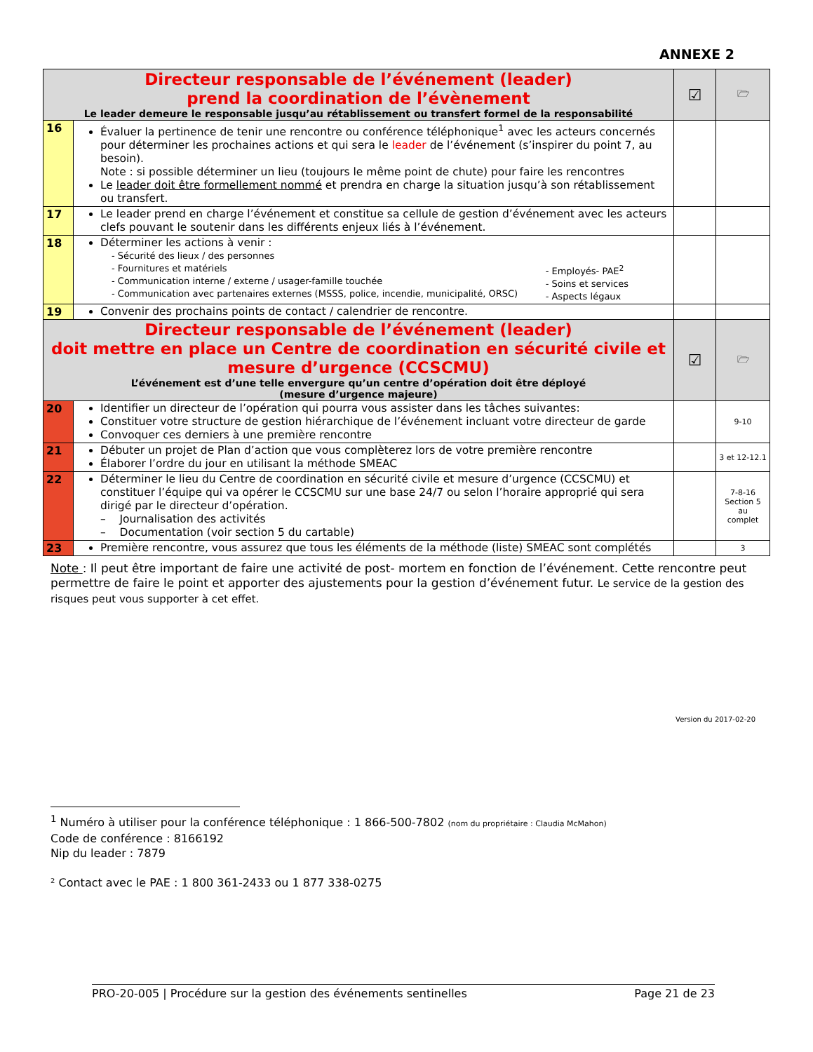ANNEXE 2
| Directeur responsable de l’événement (leader) prend la coordination de l’évènement Le leader demeure le responsable jusqu’au rétablissement ou transfert formel de la responsabilité | | ☑ | 🗁 |
| 16 | Évaluer la pertinence de tenir une rencontre ou conférence téléphonique<sup>1</sup> avec les acteurs concernés pour déterminer les prochaines actions et qui sera le leader de l’événement (s’inspirer du point 7, au besoin). Note : si possible déterminer un lieu (toujours le même point de chute) pour faire les rencontres Le leader doit être formellement nommé et prendra en charge la situation jusqu’à son rétablissement ou transfert. | | |
| 17 | Le leader prend en charge l’événement et constitue sa cellule de gestion d’événement avec les acteurs clefs pouvant le soutenir dans les différents enjeux liés à l’événement. | | |
| 18 | Déterminer les actions à venir : - Sécurité des lieux / des personnes - Fournitures et matériels - Communication interne / externe / usager-famille touchée - Communication avec partenaires externes (MSSS, police, incendie, municipalité, ORSC) - Employés- PAE<sup>2</sup> - Soins et services - Aspects légaux | | |
| 19 | Convenir des prochains points de contact / calendrier de rencontre. | | |
| Directeur responsable de l’événement (leader) doit mettre en place un Centre de coordination en sécurité civile et mesure d’urgence (CCSCMU) L’événement est d’une telle envergure qu’un centre d’opération doit être déployé (mesure d’urgence majeure) | | ☑ | 🗁 |
| 20 | Identifier un directeur de l’opération qui pourra vous assister dans les tâches suivantes: Constituer votre structure de gestion hiérarchique de l’événement incluant votre directeur de garde Convoquer ces derniers à une première rencontre | | 9-10 |
| 21 | Débuter un projet de Plan d’action que vous complèterez lors de votre première rencontre Élaborer l’ordre du jour en utilisant la méthode SMEAC | | 3 et 12-12.1 |
| 22 | Déterminer le lieu du Centre de coordination en sécurité civile et mesure d’urgence (CCSCMU) et constituer l’équipe qui va opérer le CCSCMU sur une base 24/7 ou selon l’horaire approprié qui sera dirigé par le directeur d’opération. – Journalisation des activités – Documentation (voir section 5 du cartable) | | 7-8-16 Section 5 au complet |
| 23 | Première rencontre, vous assurez que tous les éléments de la méthode (liste) SMEAC sont complétés | | 3 |
Note : Il peut être important de faire une activité de post- mortem en fonction de l’événement. Cette rencontre peut permettre de faire le point et apporter des ajustements pour la gestion d’événement futur. Le service de la gestion des risques peut vous supporter à cet effet.
Version du 2017-02-20
<sup>1</sup> Numéro à utiliser pour la conférence téléphonique : 1 866-500-7802 (nom du propriétaire : Claudia McMahon)
Code de conférence : 8166192
Nip du leader : 7879
² Contact avec le PAE : 1 800 361-2433 ou 1 877 338-0275
PRO-20-005 | Procédure sur la gestion des événements sentinelles Page 21 de 23